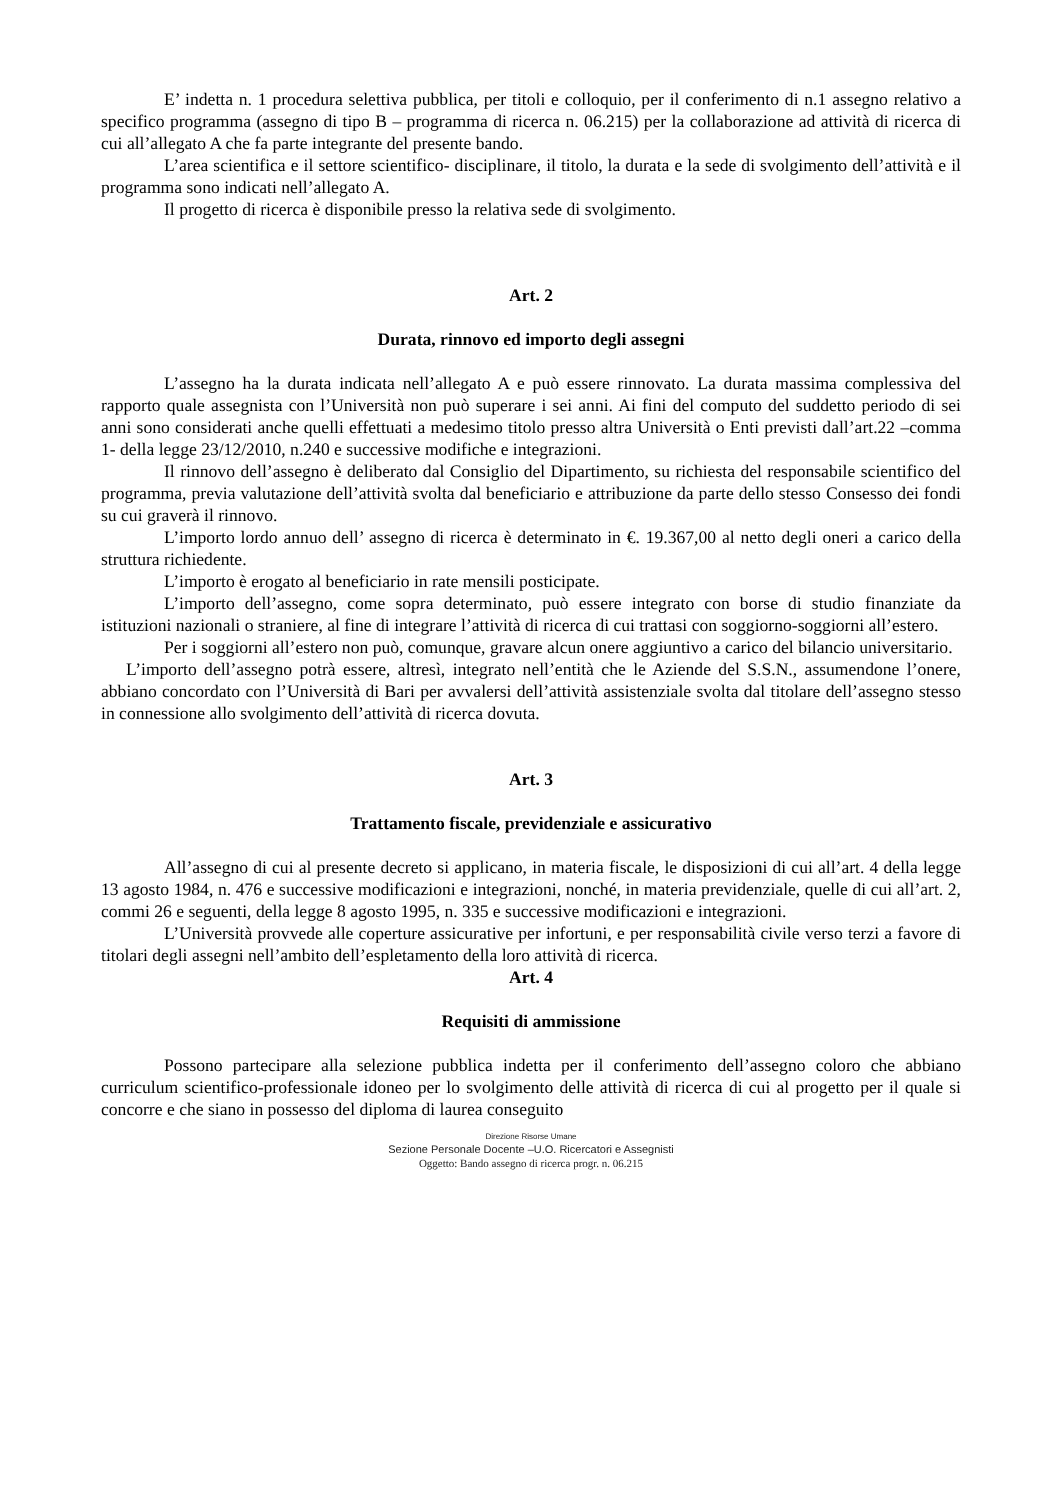E’ indetta n. 1 procedura selettiva pubblica, per titoli e colloquio, per il conferimento di n.1 assegno relativo a specifico programma (assegno di tipo B – programma di ricerca n. 06.215) per la collaborazione ad attività di ricerca di cui all’allegato A che fa parte integrante del presente bando.
L’area scientifica e il settore scientifico- disciplinare, il titolo, la durata e la sede di svolgimento dell’attività e il programma sono indicati nell’allegato A.
Il progetto di ricerca è disponibile presso la relativa sede di svolgimento.
Art. 2
Durata, rinnovo ed importo degli assegni
L’assegno ha la durata indicata nell’allegato A e può essere rinnovato. La durata massima complessiva del rapporto quale assegnista con l’Università non può superare i sei anni. Ai fini del computo del suddetto periodo di sei anni sono considerati anche quelli effettuati a medesimo titolo presso altra Università o Enti previsti dall’art.22 –comma 1- della legge 23/12/2010, n.240 e successive modifiche e integrazioni.
Il rinnovo dell’assegno è deliberato dal Consiglio del Dipartimento, su richiesta del responsabile scientifico del programma, previa valutazione dell’attività svolta dal beneficiario e attribuzione da parte dello stesso Consesso dei fondi su cui graverà il rinnovo.
L’importo lordo annuo dell’ assegno di ricerca è determinato in €. 19.367,00 al netto degli oneri a carico della struttura richiedente.
L’importo è erogato al beneficiario in rate mensili posticipate.
L’importo dell’assegno, come sopra determinato, può essere integrato con borse di studio finanziate da istituzioni nazionali o straniere, al fine di integrare l’attività di ricerca di cui trattasi con soggiorno-soggiorni all’estero.
Per i soggiorni all’estero non può, comunque, gravare alcun onere aggiuntivo a carico del bilancio universitario.
L’importo dell’assegno potrà essere, altresì, integrato nell’entità che le Aziende del S.S.N., assumendone l’onere, abbiano concordato con l’Università di Bari per avvalersi dell’attività assistenziale svolta dal titolare dell’assegno stesso in connessione allo svolgimento dell’attività di ricerca dovuta.
Art. 3
Trattamento fiscale, previdenziale e assicurativo
All’assegno di cui al presente decreto si applicano, in materia fiscale, le disposizioni di cui all’art. 4 della legge 13 agosto 1984, n. 476 e successive modificazioni e integrazioni, nonché, in materia previdenziale, quelle di cui all’art. 2, commi 26 e seguenti, della legge 8 agosto 1995, n. 335 e successive modificazioni e integrazioni.
L’Università provvede alle coperture assicurative per infortuni, e per responsabilità civile verso terzi a favore di titolari degli assegni nell’ambito dell’espletamento della loro attività di ricerca.
Art. 4
Requisiti di ammissione
Possono partecipare alla selezione pubblica indetta per il conferimento dell’assegno coloro che abbiano curriculum scientifico-professionale idoneo per lo svolgimento delle attività di ricerca di cui al progetto per il quale si concorre e che siano in possesso del diploma di laurea conseguito
Direzione Risorse Umane
Sezione Personale Docente –U.O. Ricercatori e Assegnisti
Oggetto: Bando assegno di ricerca progr. n. 06.215